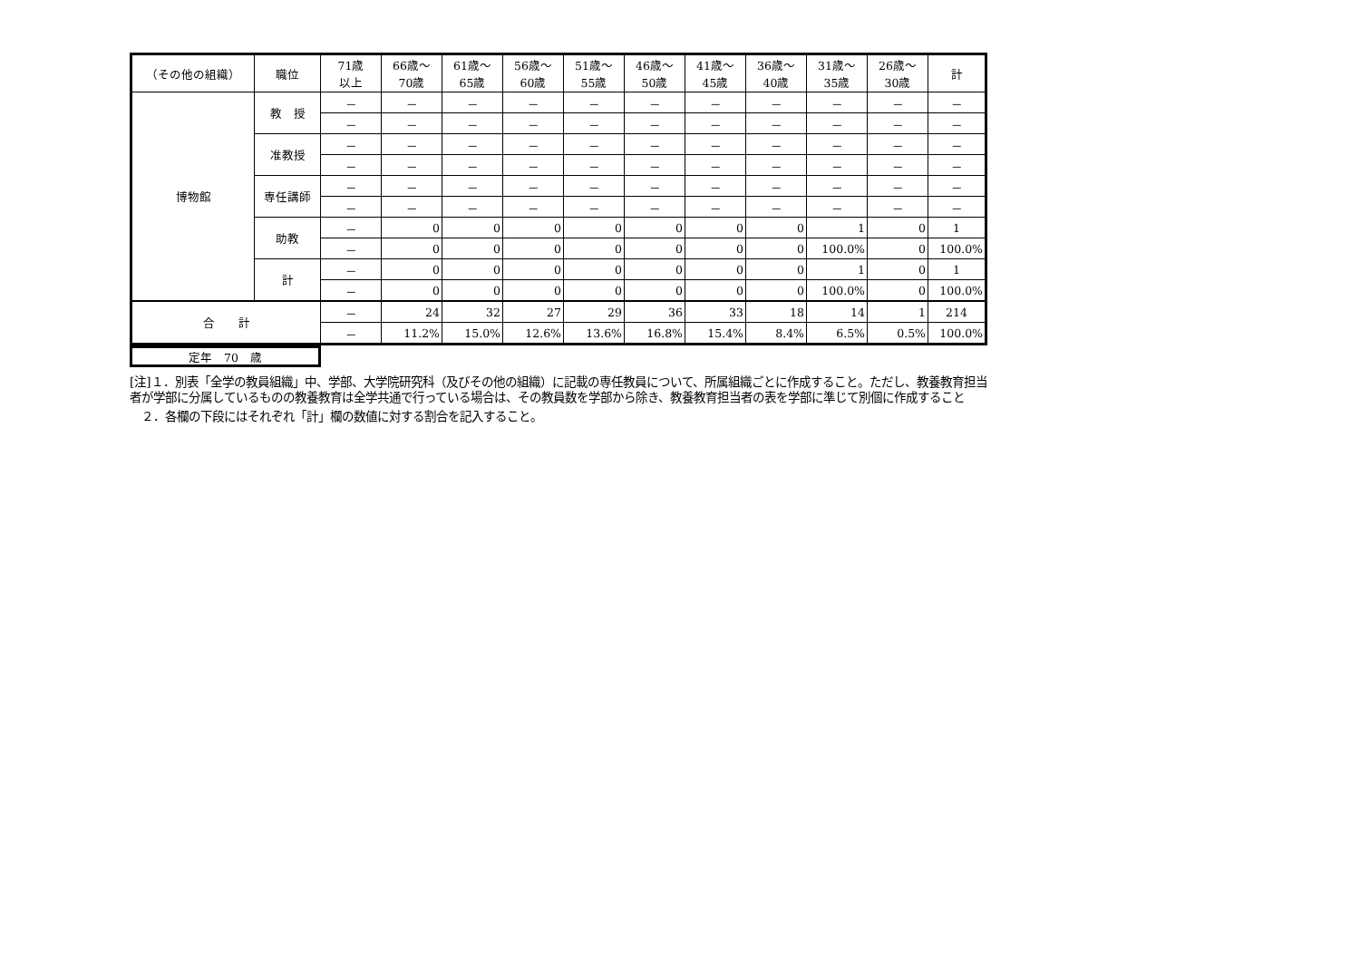| （その他の組織） | 職位 | 71歳 以上 | 66歳～ 70歳 | 61歳～ 65歳 | 56歳～ 60歳 | 51歳～ 55歳 | 46歳～ 50歳 | 41歳～ 45歳 | 36歳～ 40歳 | 31歳～ 35歳 | 26歳～ 30歳 | 計 |
| --- | --- | --- | --- | --- | --- | --- | --- | --- | --- | --- | --- | --- |
| 博物館 | 教 授 | － | － | － | － | － | － | － | － | － | － | － |
| | | － | － | － | － | － | － | － | － | － | － | － |
| | 准教授 | － | － | － | － | － | － | － | － | － | － | － |
| | | － | － | － | － | － | － | － | － | － | － | － |
| | 専任講師 | － | － | － | － | － | － | － | － | － | － | － |
| | | － | － | － | － | － | － | － | － | － | － | － |
| | 助教 | － | 0 | 0 | 0 | 0 | 0 | 0 | 0 | 1 | 0 | 1 |
| | | － | 0 | 0 | 0 | 0 | 0 | 0 | 0 | 100.0% | 0 | 100.0% |
| | 計 | － | 0 | 0 | 0 | 0 | 0 | 0 | 0 | 1 | 0 | 1 |
| | | － | 0 | 0 | 0 | 0 | 0 | 0 | 0 | 100.0% | 0 | 100.0% |
| 合 計 | | － | 24 | 32 | 27 | 29 | 36 | 33 | 18 | 14 | 1 | 214 |
| | | － | 11.2% | 15.0% | 12.6% | 13.6% | 16.8% | 15.4% | 8.4% | 6.5% | 0.5% | 100.0% |
定年　70　歳
[注]１．別表「全学の教員組織」中、学部、大学院研究科（及びその他の組織）に記載の専任教員について、所属組織ごとに作成すること。ただし、教養教育担当者が学部に分属しているものの教養教育は全学共通で行っている場合は、その教員数を学部から除き、教養教育担当者の表を学部に準じて別個に作成すること
　２．各欄の下段にはそれぞれ「計」欄の数値に対する割合を記入すること。